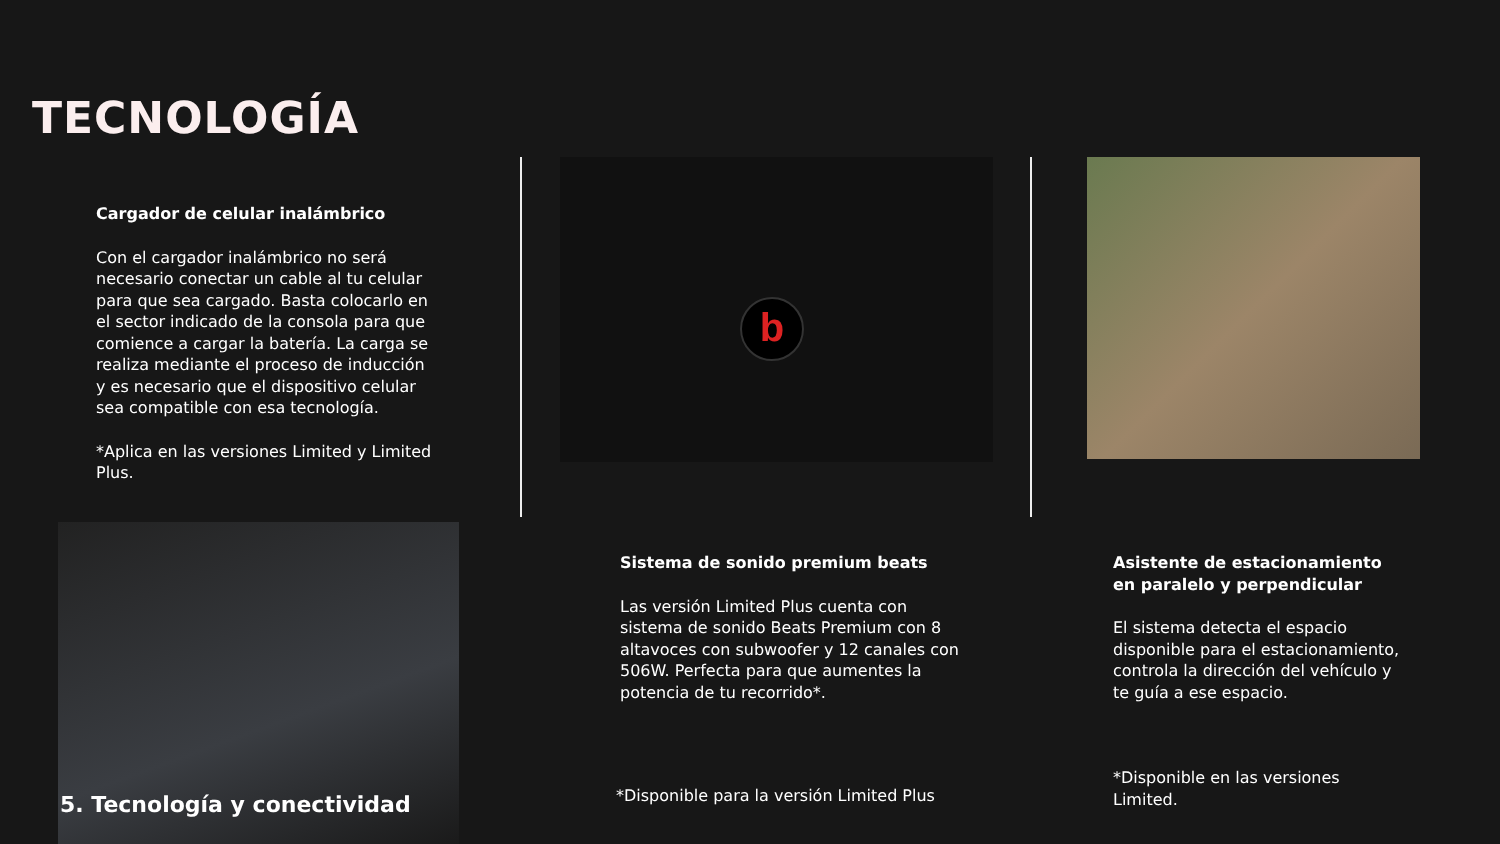TECNOLOGÍA
Cargador de celular inalámbrico
Con el cargador inalámbrico no será necesario conectar un cable al tu celular para que sea cargado. Basta colocarlo en el sector indicado de la consola para que comience a cargar la batería. La carga se realiza mediante el proceso de inducción y es necesario que el dispositivo celular sea compatible con esa tecnología.
*Aplica en las versiones Limited y Limited Plus.
b
5. Tecnología y conectividad
Sistema de sonido premium beats
Las versión Limited Plus cuenta con sistema de sonido Beats Premium con 8 altavoces con subwoofer y 12 canales con 506W. Perfecta para que aumentes la potencia de tu recorrido*.
*Disponible para la versión Limited Plus
Asistente de estacionamiento en paralelo y perpendicular
El sistema detecta el espacio disponible para el estacionamiento, controla la dirección del vehículo y te guía a ese espacio.
*Disponible en las versiones Limited.